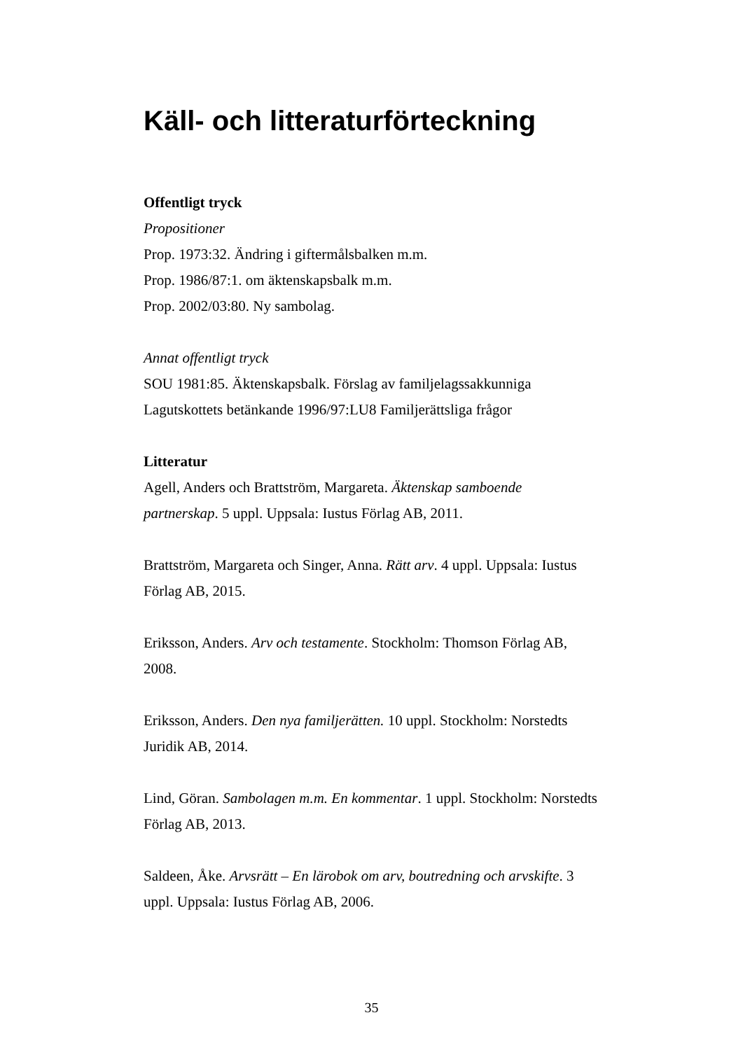Käll- och litteraturförteckning
Offentligt tryck
Propositioner
Prop. 1973:32. Ändring i giftermålsbalken m.m.
Prop. 1986/87:1. om äktenskapsbalk m.m.
Prop. 2002/03:80. Ny sambolag.
Annat offentligt tryck
SOU 1981:85. Äktenskapsbalk. Förslag av familjelagssakkunniga
Lagutskottets betänkande 1996/97:LU8 Familjerättsliga frågor
Litteratur
Agell, Anders och Brattström, Margareta. Äktenskap samboende partnerskap. 5 uppl. Uppsala: Iustus Förlag AB, 2011.
Brattström, Margareta och Singer, Anna. Rätt arv. 4 uppl. Uppsala: Iustus Förlag AB, 2015.
Eriksson, Anders. Arv och testamente. Stockholm: Thomson Förlag AB, 2008.
Eriksson, Anders. Den nya familjerätten. 10 uppl. Stockholm: Norstedts Juridik AB, 2014.
Lind, Göran. Sambolagen m.m. En kommentar. 1 uppl. Stockholm: Norstedts Förlag AB, 2013.
Saldeen, Åke. Arvsrätt – En lärobok om arv, boutredning och arvskifte. 3 uppl. Uppsala: Iustus Förlag AB, 2006.
35